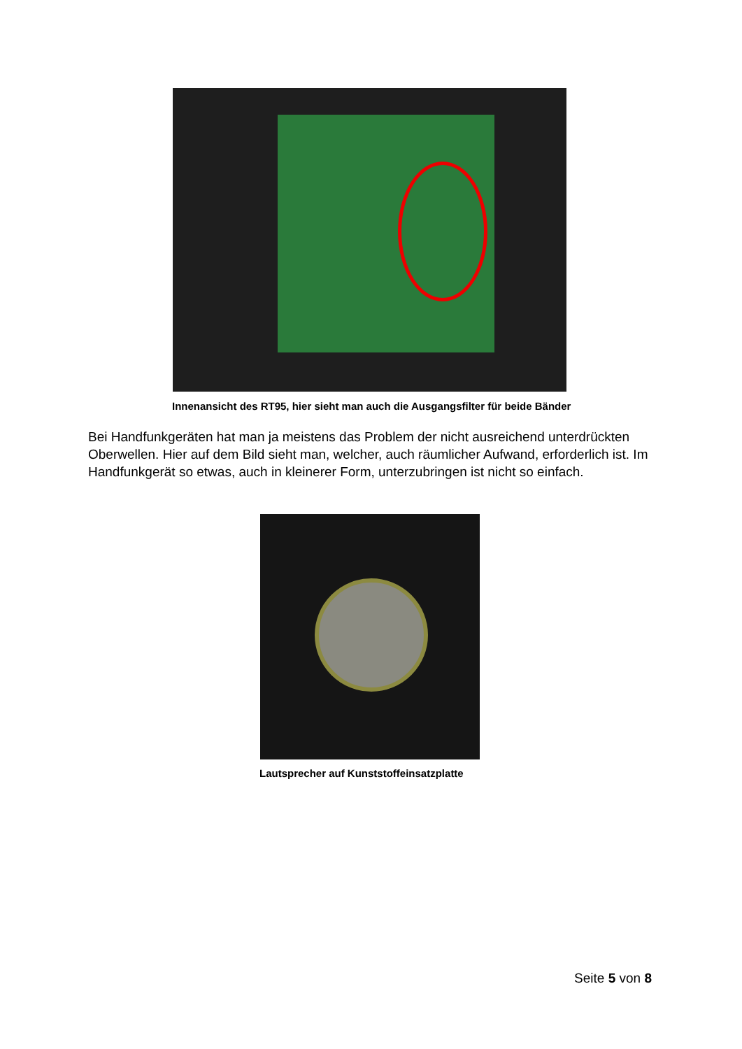Innenansicht des RT95, hier sieht man auch die Ausgangsfilter für beide Bänder
Bei Handfunkgeräten hat man ja meistens das Problem der nicht ausreichend unterdrückten Oberwellen. Hier auf dem Bild sieht man, welcher, auch räumlicher Aufwand, erforderlich ist. Im Handfunkgerät so etwas, auch in kleinerer Form, unterzubringen ist nicht so einfach.
Lautsprecher auf Kunststoffeinsatzplatte
Seite 5 von 8